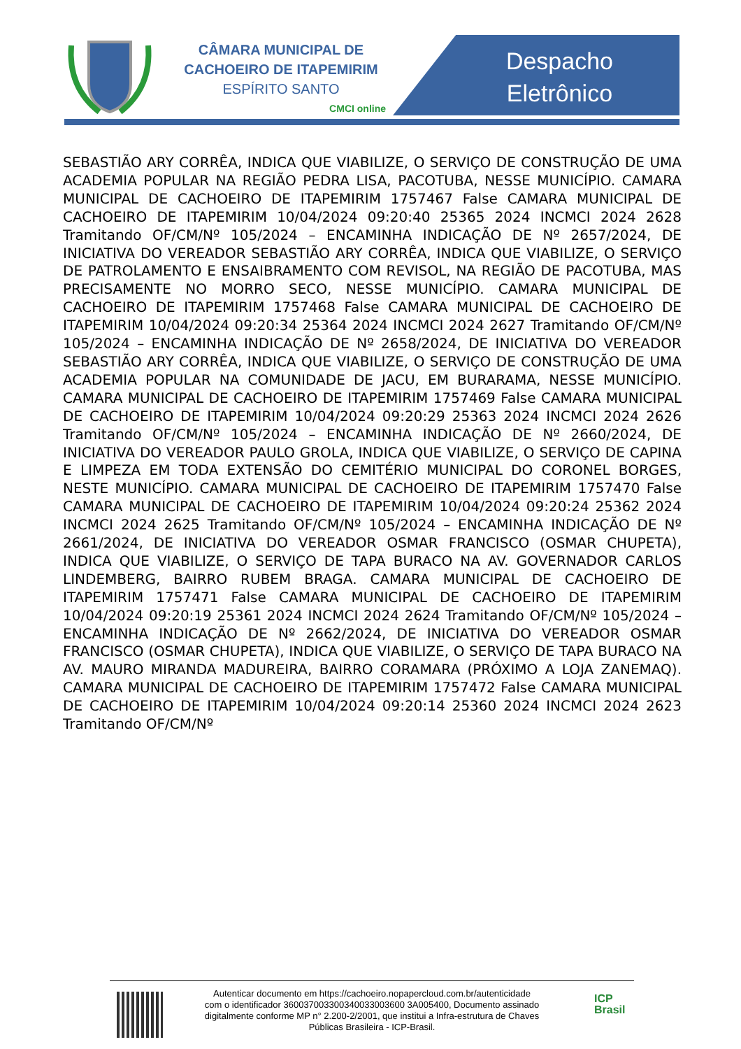CÂMARA MUNICIPAL DE
CACHOEIRO DE ITAPEMIRIM
ESPÍRITO SANTO
CMCI online
Despacho
Eletrônico
SEBASTIÃO ARY CORRÊA, INDICA QUE VIABILIZE, O SERVIÇO DE CONSTRUÇÃO DE UMA ACADEMIA POPULAR NA REGIÃO PEDRA LISA, PACOTUBA, NESSE MUNICÍPIO. CAMARA MUNICIPAL DE CACHOEIRO DE ITAPEMIRIM 1757467 False CAMARA MUNICIPAL DE CACHOEIRO DE ITAPEMIRIM 10/04/2024 09:20:40 25365 2024 INCMCI 2024 2628 Tramitando OF/CM/Nº 105/2024 – ENCAMINHA INDICAÇÃO DE Nº 2657/2024, DE INICIATIVA DO VEREADOR SEBASTIÃO ARY CORRÊA, INDICA QUE VIABILIZE, O SERVIÇO DE PATROLAMENTO E ENSAIBRAMENTO COM REVISOL, NA REGIÃO DE PACOTUBA, MAS PRECISAMENTE NO MORRO SECO, NESSE MUNICÍPIO. CAMARA MUNICIPAL DE CACHOEIRO DE ITAPEMIRIM 1757468 False CAMARA MUNICIPAL DE CACHOEIRO DE ITAPEMIRIM 10/04/2024 09:20:34 25364 2024 INCMCI 2024 2627 Tramitando OF/CM/Nº 105/2024 – ENCAMINHA INDICAÇÃO DE Nº 2658/2024, DE INICIATIVA DO VEREADOR SEBASTIÃO ARY CORRÊA, INDICA QUE VIABILIZE, O SERVIÇO DE CONSTRUÇÃO DE UMA ACADEMIA POPULAR NA COMUNIDADE DE JACU, EM BURARAMA, NESSE MUNICÍPIO. CAMARA MUNICIPAL DE CACHOEIRO DE ITAPEMIRIM 1757469 False CAMARA MUNICIPAL DE CACHOEIRO DE ITAPEMIRIM 10/04/2024 09:20:29 25363 2024 INCMCI 2024 2626 Tramitando OF/CM/Nº 105/2024 – ENCAMINHA INDICAÇÃO DE Nº 2660/2024, DE INICIATIVA DO VEREADOR PAULO GROLA, INDICA QUE VIABILIZE, O SERVIÇO DE CAPINA E LIMPEZA EM TODA EXTENSÃO DO CEMITÉRIO MUNICIPAL DO CORONEL BORGES, NESTE MUNICÍPIO. CAMARA MUNICIPAL DE CACHOEIRO DE ITAPEMIRIM 1757470 False CAMARA MUNICIPAL DE CACHOEIRO DE ITAPEMIRIM 10/04/2024 09:20:24 25362 2024 INCMCI 2024 2625 Tramitando OF/CM/Nº 105/2024 – ENCAMINHA INDICAÇÃO DE Nº 2661/2024, DE INICIATIVA DO VEREADOR OSMAR FRANCISCO (OSMAR CHUPETA), INDICA QUE VIABILIZE, O SERVIÇO DE TAPA BURACO NA AV. GOVERNADOR CARLOS LINDEMBERG, BAIRRO RUBEM BRAGA. CAMARA MUNICIPAL DE CACHOEIRO DE ITAPEMIRIM 1757471 False CAMARA MUNICIPAL DE CACHOEIRO DE ITAPEMIRIM 10/04/2024 09:20:19 25361 2024 INCMCI 2024 2624 Tramitando OF/CM/Nº 105/2024 – ENCAMINHA INDICAÇÃO DE Nº 2662/2024, DE INICIATIVA DO VEREADOR OSMAR FRANCISCO (OSMAR CHUPETA), INDICA QUE VIABILIZE, O SERVIÇO DE TAPA BURACO NA AV. MAURO MIRANDA MADUREIRA, BAIRRO CORAMARA (PRÓXIMO A LOJA ZANEMAQ). CAMARA MUNICIPAL DE CACHOEIRO DE ITAPEMIRIM 1757472 False CAMARA MUNICIPAL DE CACHOEIRO DE ITAPEMIRIM 10/04/2024 09:20:14 25360 2024 INCMCI 2024 2623 Tramitando OF/CM/Nº
Autenticar documento em https://cachoeiro.nopapercloud.com.br/autenticidade
com o identificador 360037003300340033003600 3A005400, Documento assinado
digitalmente conforme MP n° 2.200-2/2001, que institui a Infra-estrutura de Chaves
Públicas Brasileira - ICP-Brasil.
ICP
Brasil